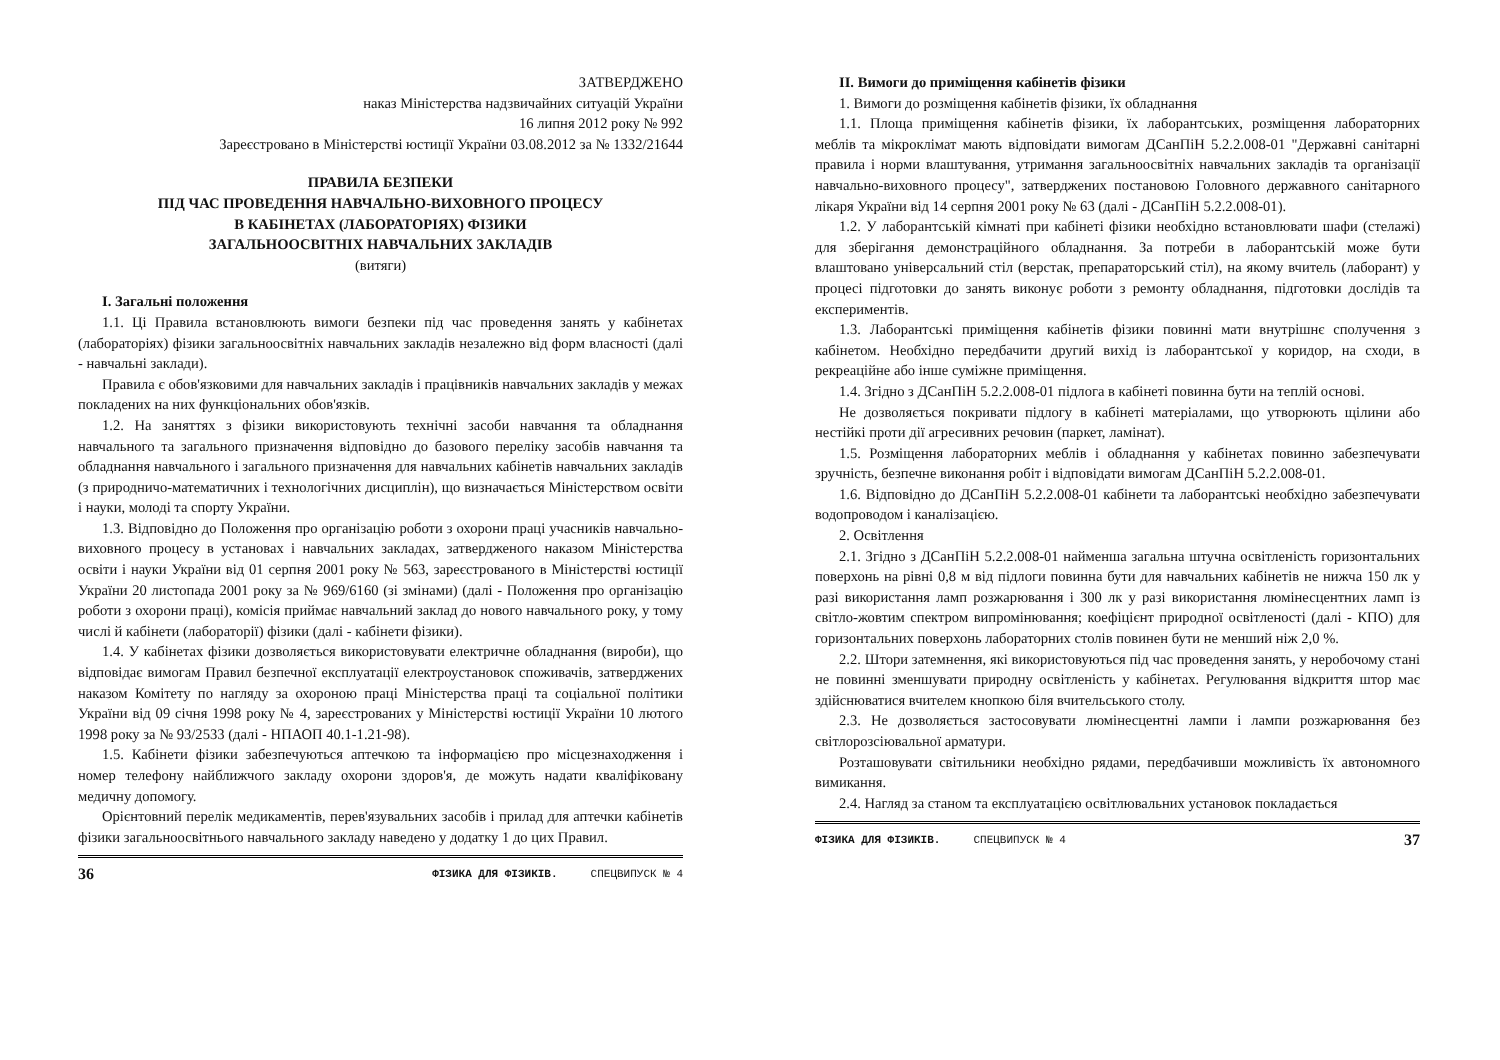ЗАТВЕРДЖЕНО
наказ Міністерства надзвичайних ситуацій України
16 липня 2012 року № 992
Зареєстровано в Міністерстві юстиції України 03.08.2012 за № 1332/21644
ПРАВИЛА БЕЗПЕКИ
ПІД ЧАС ПРОВЕДЕННЯ НАВЧАЛЬНО-ВИХОВНОГО ПРОЦЕСУ
В КАБІНЕТАХ (ЛАБОРАТОРІЯХ) ФІЗИКИ
ЗАГАЛЬНООСВІТНІХ НАВЧАЛЬНИХ ЗАКЛАДІВ
(витяги)
I. Загальні положення
1.1. Ці Правила встановлюють вимоги безпеки під час проведення занять у кабінетах (лабораторіях) фізики загальноосвітніх навчальних закладів незалежно від форм власності (далі - навчальні заклади).
Правила є обов'язковими для навчальних закладів і працівників навчальних закладів у межах покладених на них функціональних обов'язків.
1.2. На заняттях з фізики використовують технічні засоби навчання та обладнання навчального та загального призначення відповідно до базового переліку засобів навчання та обладнання навчального і загального призначення для навчальних кабінетів навчальних закладів (з природничо-математичних і технологічних дисциплін), що визначається Міністерством освіти і науки, молоді та спорту України.
1.3. Відповідно до Положення про організацію роботи з охорони праці учасників навчально-виховного процесу в установах і навчальних закладах, затвердженого наказом Міністерства освіти і науки України від 01 серпня 2001 року № 563, зареєстрованого в Міністерстві юстиції України 20 листопада 2001 року за № 969/6160 (зі змінами) (далі - Положення про організацію роботи з охорони праці), комісія приймає навчальний заклад до нового навчального року, у тому числі й кабінети (лабораторії) фізики (далі - кабінети фізики).
1.4. У кабінетах фізики дозволяється використовувати електричне обладнання (вироби), що відповідає вимогам Правил безпечної експлуатації електроустановок споживачів, затверджених наказом Комітету по нагляду за охороною праці Міністерства праці та соціальної політики України від 09 січня 1998 року № 4, зареєстрованих у Міністерстві юстиції України 10 лютого 1998 року за № 93/2533 (далі - НПАОП 40.1-1.21-98).
1.5. Кабінети фізики забезпечуються аптечкою та інформацією про місцезнаходження і номер телефону найближчого закладу охорони здоров'я, де можуть надати кваліфіковану медичну допомогу.
Орієнтовний перелік медикаментів, перев'язувальних засобів і прилад для аптечки кабінетів фізики загальноосвітнього навчального закладу наведено у додатку 1 до цих Правил.
36 ФІЗИКА ДЛЯ ФІЗИКІВ. СПЕЦВИПУСК № 4
II. Вимоги до приміщення кабінетів фізики
1. Вимоги до розміщення кабінетів фізики, їх обладнання
1.1. Площа приміщення кабінетів фізики, їх лаборантських, розміщення лабораторних меблів та мікроклімат мають відповідати вимогам ДСанПіН 5.2.2.008-01 "Державні санітарні правила і норми влаштування, утримання загальноосвітніх навчальних закладів та організації навчально-виховного процесу", затверджених постановою Головного державного санітарного лікаря України від 14 серпня 2001 року № 63 (далі - ДСанПіН 5.2.2.008-01).
1.2. У лаборантській кімнаті при кабінеті фізики необхідно встановлювати шафи (стелажі) для зберігання демонстраційного обладнання. За потреби в лаборантській може бути влаштовано універсальний стіл (верстак, препараторський стіл), на якому вчитель (лаборант) у процесі підготовки до занять виконує роботи з ремонту обладнання, підготовки дослідів та експериментів.
1.3. Лаборантські приміщення кабінетів фізики повинні мати внутрішнє сполучення з кабінетом. Необхідно передбачити другий вихід із лаборантської у коридор, на сходи, в рекреаційне або інше суміжне приміщення.
1.4. Згідно з ДСанПіН 5.2.2.008-01 підлога в кабінеті повинна бути на теплій основі.
Не дозволяється покривати підлогу в кабінеті матеріалами, що утворюють щілини або нестійкі проти дії агресивних речовин (паркет, ламінат).
1.5. Розміщення лабораторних меблів і обладнання у кабінетах повинно забезпечувати зручність, безпечне виконання робіт і відповідати вимогам ДСанПіН 5.2.2.008-01.
1.6. Відповідно до ДСанПіН 5.2.2.008-01 кабінети та лаборантські необхідно забезпечувати водопроводом і каналізацією.
2. Освітлення
2.1. Згідно з ДСанПіН 5.2.2.008-01 найменша загальна штучна освітленість горизонтальних поверхонь на рівні 0,8 м від підлоги повинна бути для навчальних кабінетів не нижча 150 лк у разі використання ламп розжарювання і 300 лк у разі використання люмінесцентних ламп із світло-жовтим спектром випромінювання; коефіцієнт природної освітленості (далі - КПО) для горизонтальних поверхонь лабораторних столів повинен бути не менший ніж 2,0 %.
2.2. Штори затемнення, які використовуються під час проведення занять, у неробочому стані не повинні зменшувати природну освітленість у кабінетах. Регулювання відкриття штор має здійснюватися вчителем кнопкою біля вчительського столу.
2.3. Не дозволяється застосовувати люмінесцентні лампи і лампи розжарювання без світлорозсіювальної арматури.
Розташовувати світильники необхідно рядами, передбачивши можливість їх автономного вимикання.
2.4. Нагляд за станом та експлуатацією освітлювальних установок покладається
ФІЗИКА ДЛЯ ФІЗИКІВ. СПЕЦВИПУСК № 4 37